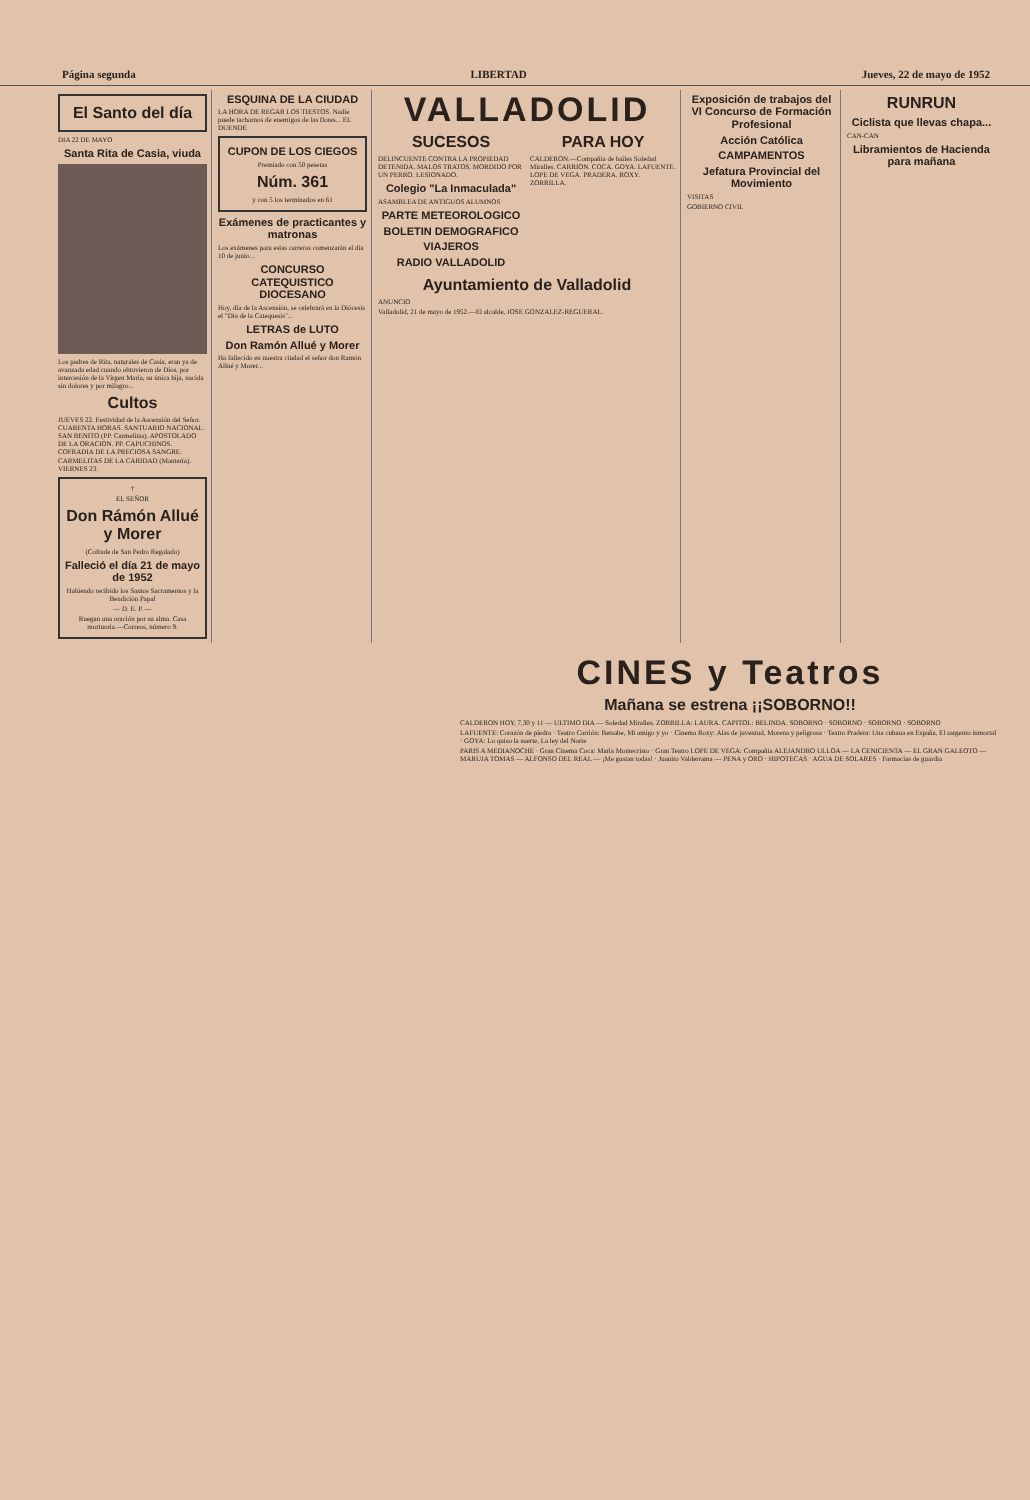Página segunda LIBERTAD Jueves, 22 de mayo de 1952
El Santo del día
DIA 22 DE MAYO
Santa Rita de Casia, viuda
Los padres de Rita, naturales de Casia, eran ya de avanzada edad cuando obtuvieron de Dios, por intercesión de la Virgen María, su única hija, nacida sin dolores y por milagro...
Cultos
JUEVES 22. Festividad de la Ascensión del Señor. CUARENTA HORAS. SANTUARIO NACIONAL. SAN BENITO (PP. Carmelitas). APOSTOLADO DE LA ORACION. PP. CAPUCHINOS. COFRADIA DE LA PRECIOSA SANGRE. CARMELITAS DE LA CARIDAD (Mantería). VIERNES 23.
†
EL SEÑOR
Don Rámón Allué y Morer
(Cofrade de San Pedro Regalado)
Falleció el día 21 de mayo de 1952
Habiendo recibido los Santos Sacramentos y la Bendición Papal
— D. E. P. —
Ruegan una oración por su alma. Casa mortuoria.—Correos, número 9.
ESQUINA DE LA CIUDAD
LA HORA DE REGAR LOS TIESTOS. Nadie puede tacharnos de enemigos de las flores... EL DUENDE
CUPON DE LOS CIEGOS
Premiado con 50 pesetas
Núm. 361
y con 5 los terminados en 61
Exámenes de practicantes y matronas
Los exámenes para estas carreras comenzarán el día 10 de junio...
CONCURSO CATEQUISTICO DIOCESANO
Hoy, día de la Ascensión, se celebrará en la Diócesis el "Día de la Catequesis"...
LETRAS de LUTO
Don Ramón Allué y Morer
Ha fallecido en nuestra ciudad el señor don Ramón Allué y Morer...
VALLADOLID
SUCESOS
DELINCUENTE CONTRA LA PROPIEDAD DETENIDA. MALOS TRATOS. MORDIDO POR UN PERRO. LESIONADO.
Colegio "La Inmaculada"
ASAMBLEA DE ANTIGUOS ALUMNOS
PARTE METEOROLOGICO
BOLETIN DEMOGRAFICO
VIAJEROS
RADIO VALLADOLID
PARA HOY
CALDERON.—Compañía de bailes Soledad Miralles. CARRION. COCA. GOYA. LAFUENTE. LOPE DE VEGA. PRADERA. ROXY. ZORRILLA.
Ayuntamiento de Valladolid
ANUNCIO
Valladolid, 21 de mayo de 1952.—El alcalde, JOSE GONZALEZ-REGUERAL.
Exposición de trabajos del VI Concurso de Formación Profesional
Acción Católica
CAMPAMENTOS
Jefatura Provincial del Movimiento
VISITAS
GOBIERNO CIVIL
RUNRUN
Ciclista que llevas chapa...
CAN-CAN
Libramientos de Hacienda para mañana
CINES y Teatros
Mañana se estrena ¡¡SOBORNO!!
CALDERON HOY, 7,30 y 11 — ULTIMO DIA — Soledad Miralles. ZORRILLA: LAURA. CAPITOL: BELINDA. SOBORNO · SOBORNO · SOBORNO · SOBORNO
LAFUENTE: Corazón de piedra · Teatro Carrión: Betsabe, Mi amigo y yo · Cinema Roxy: Alas de juventud, Morena y peligrosa · Teatro Pradera: Una cubana en España, El sargento inmortal · GOYA: Lo quiso la suerte, La ley del Norte
PARIS A MEDIANOCHE · Gran Cinema Coca: María Montecristo · Gran Teatro LOPE DE VEGA: Compañía ALEJANDRO ULLOA — LA CENICIENTA — EL GRAN GALEOTO — MARUJA TOMAS — ALFONSO DEL REAL — ¡Me gustan todas! · Juanito Valderrama — PENA y ORO · HIPOTECAS · AGUA DE SOLARES · Farmacias de guardia